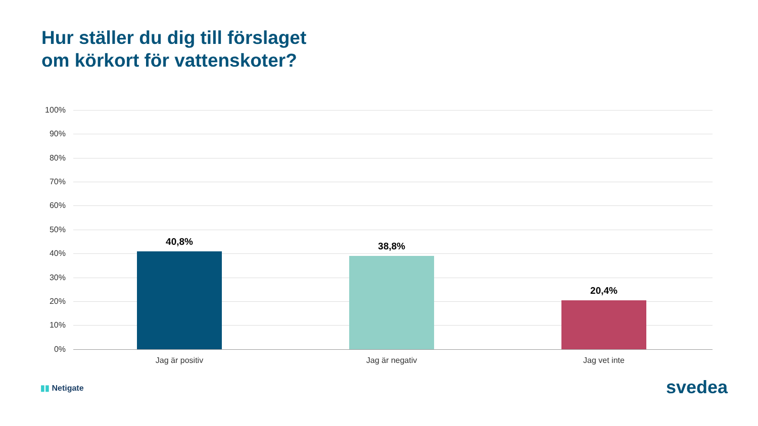Hur ställer du dig till förslaget
om körkort för vattenskoter?
100%
90%
80%
70%
60%
50%
40%
30%
20%
10%
0%
40,8% 38,8%
20,4%
Jag är positiv Jag är negativ Jag vet inte
▮▮ Netigate svedea